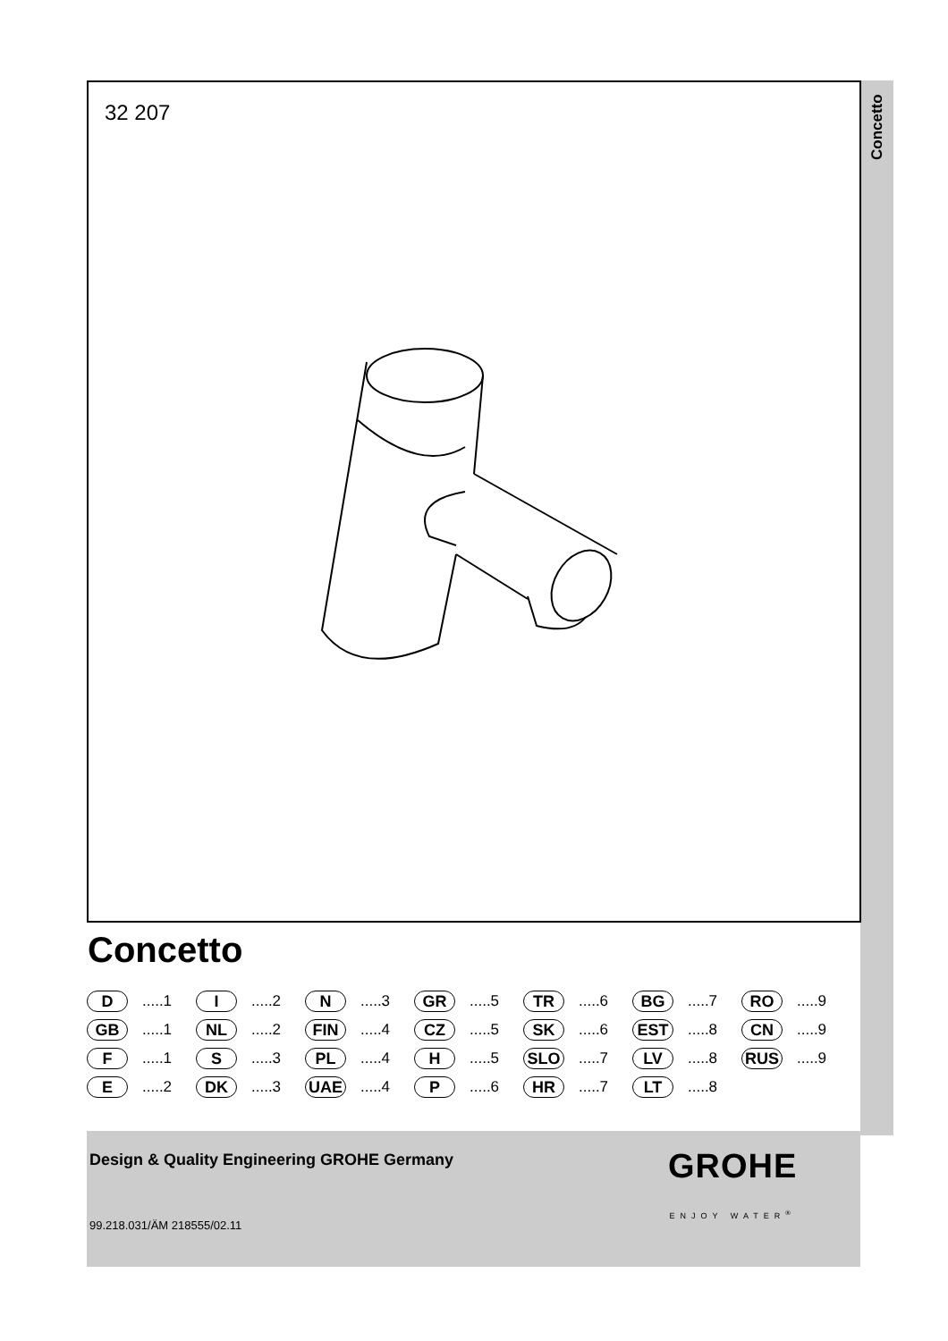Concetto
32 207
Concetto
D.....1
I.....2
N.....3
GR.....5
TR.....6
BG.....7
RO.....9
GB.....1
NL.....2
FIN.....4
CZ.....5
SK.....6
EST.....8
CN.....9
F.....1
S.....3
PL.....4
H.....5
SLO.....7
LV.....8
RUS.....9
E.....2
DK.....3
UAE.....4
P.....6
HR.....7
LT.....8
Design & Quality Engineering GROHE Germany
99.218.031/ÄM 218555/02.11
GROHE
ENJOY WATER<sup>®</sup>